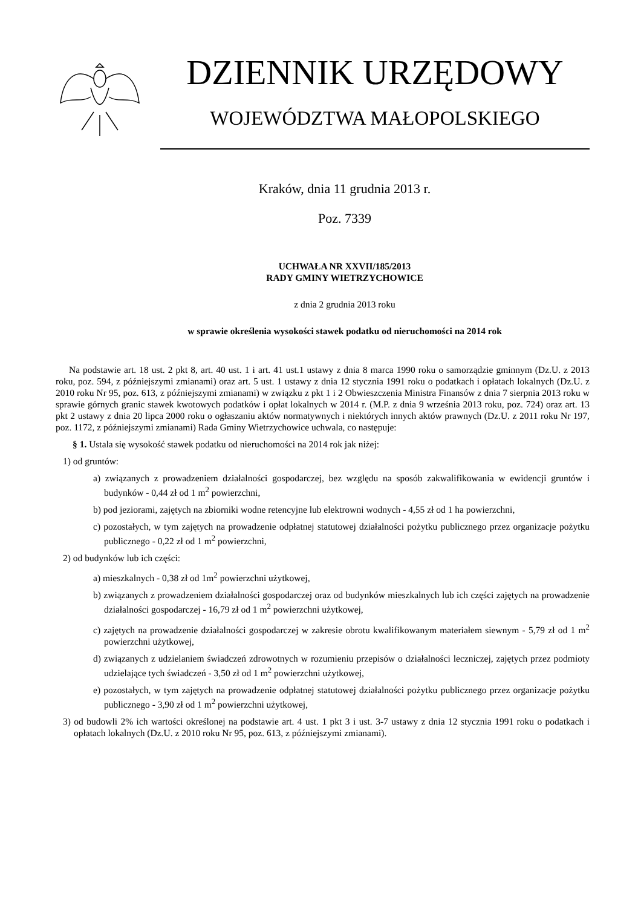DZIENNIK URZĘDOWY
WOJEWÓDZTWA MAŁOPOLSKIEGO
Kraków, dnia 11 grudnia 2013 r.
Poz. 7339
UCHWAŁA NR XXVII/185/2013
RADY GMINY WIETRZYCHOWICE
z dnia 2 grudnia 2013 roku
w sprawie określenia wysokości stawek podatku od nieruchomości na 2014 rok
Na podstawie art. 18 ust. 2 pkt 8, art. 40 ust. 1 i art. 41 ust.1 ustawy z dnia 8 marca 1990 roku o samorządzie gminnym (Dz.U. z 2013 roku, poz. 594, z późniejszymi zmianami) oraz art. 5 ust. 1 ustawy z dnia 12 stycznia 1991 roku o podatkach i opłatach lokalnych (Dz.U. z 2010 roku Nr 95, poz. 613, z późniejszymi zmianami) w związku z pkt 1 i 2 Obwieszczenia Ministra Finansów z dnia 7 sierpnia 2013 roku w sprawie górnych granic stawek kwotowych podatków i opłat lokalnych w 2014 r. (M.P. z dnia 9 września 2013 roku, poz. 724) oraz art. 13 pkt 2 ustawy z dnia 20 lipca 2000 roku o ogłaszaniu aktów normatywnych i niektórych innych aktów prawnych (Dz.U. z 2011 roku Nr 197, poz. 1172, z późniejszymi zmianami) Rada Gminy Wietrzychowice uchwala, co następuje:
§ 1. Ustala się wysokość stawek podatku od nieruchomości na 2014 rok jak niżej:
1) od gruntów:
a) związanych z prowadzeniem działalności gospodarczej, bez względu na sposób zakwalifikowania w ewidencji gruntów i budynków - 0,44 zł od 1 m<sup>2</sup> powierzchni,
b) pod jeziorami, zajętych na zbiorniki wodne retencyjne lub elektrowni wodnych - 4,55 zł od 1 ha powierzchni,
c) pozostałych, w tym zajętych na prowadzenie odpłatnej statutowej działalności pożytku publicznego przez organizacje pożytku publicznego - 0,22 zł od 1 m<sup>2</sup> powierzchni,
2) od budynków lub ich części:
a) mieszkalnych - 0,38 zł od 1m<sup>2</sup> powierzchni użytkowej,
b) związanych z prowadzeniem działalności gospodarczej oraz od budynków mieszkalnych lub ich części zajętych na prowadzenie działalności gospodarczej - 16,79 zł od 1 m<sup>2</sup> powierzchni użytkowej,
c) zajętych na prowadzenie działalności gospodarczej w zakresie obrotu kwalifikowanym materiałem siewnym - 5,79 zł od 1 m<sup>2</sup> powierzchni użytkowej,
d) związanych z udzielaniem świadczeń zdrowotnych w rozumieniu przepisów o działalności leczniczej, zajętych przez podmioty udzielające tych świadczeń - 3,50 zł od 1 m<sup>2</sup> powierzchni użytkowej,
e) pozostałych, w tym zajętych na prowadzenie odpłatnej statutowej działalności pożytku publicznego przez organizacje pożytku publicznego - 3,90 zł od 1 m<sup>2</sup> powierzchni użytkowej,
3) od budowli 2% ich wartości określonej na podstawie art. 4 ust. 1 pkt 3 i ust. 3-7 ustawy z dnia 12 stycznia 1991 roku o podatkach i opłatach lokalnych (Dz.U. z 2010 roku Nr 95, poz. 613, z późniejszymi zmianami).